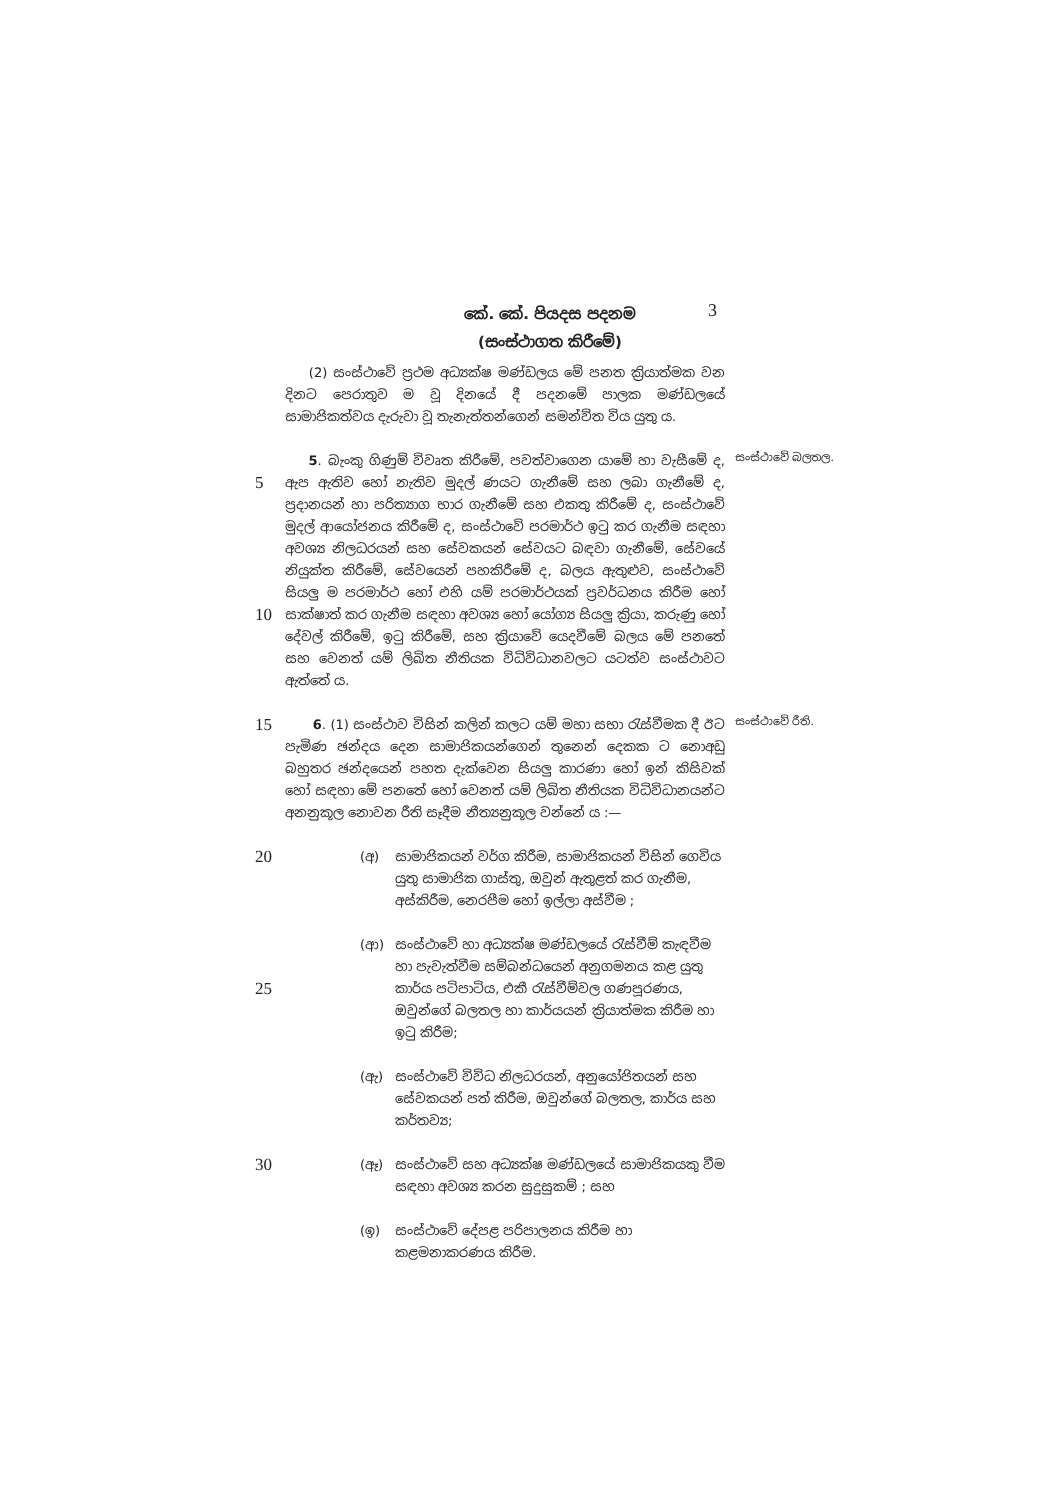කේ. කේ. පියදස පදනම
(සංස්ථාගත කිරීමේ)
3
(2) සංස්ථාවේ ප්‍රථම අධ්‍යක්ෂ මණ්ඩලය මේ පනත ක්‍රියාත්මක වන දිනට පෙරාතුව ම වූ දිනයේ දී පදනමේ පාලක මණ්ඩලයේ සාමාජිකත්වය දැරුවා වූ තැනැත්තන්ගෙන් සමන්විත විය යුතු ය.
5
10
5. බැංකු ගිණුම් විවෘත කිරීමේ, පවත්වාගෙන යාමේ හා වැසීමේ ද, ඇප ඇතිව හෝ නැතිව මුදල් ණයට ගැනීමේ සහ ලබා ගැනීමේ ද, ප්‍රදානයන් හා පරිත්‍යාග භාර ගැනීමේ සහ එකතු කිරීමේ ද, සංස්ථාවේ මුදල් ආයෝජනය කිරීමේ ද, සංස්ථාවේ පරමාර්ථ ඉටු කර ගැනීම සඳහා අවශ්‍ය නිලධරයන් සහ සේවකයන් සේවයට බඳවා ගැනීමේ, සේවයේ නියුක්ත කිරීමේ, සේවයෙන් පහකිරීමේ ද, බලය ඇතුළුව, සංස්ථාවේ සියලු ම පරමාර්ථ හෝ එහි යම් පරමාර්ථයක් ප්‍රවර්ධනය කිරීම හෝ සාක්ෂාත් කර ගැනීම සඳහා අවශ්‍ය හෝ යෝග්‍ය සියලු ක්‍රියා, කරුණු හෝ දේවල් කිරීමේ, ඉටු කිරීමේ, සහ ක්‍රියාවේ යෙදවීමේ බලය මේ පනතේ සහ වෙනත් යම් ලිඛිත නීතියක විධිවිධානවලට යටත්ව සංස්ථාවට ඇත්තේ ය.
සංස්ථාවේ බලතල.
15
6. (1) සංස්ථාව විසින් කලින් කලට යම් මහා සභා රැස්වීමක දී ඊට පැමිණ ඡන්දය දෙන සාමාජිකයන්ගෙන් තුනෙන් දෙකක ට නොඅඩු බහුතර ඡන්දයෙන් පහත දැක්වෙන සියලු කාරණා හෝ ඉන් කිසිවක් හෝ සඳහා මේ පනතේ හෝ වෙනත් යම් ලිඛිත නීතියක විධිවිධානයන්ට අනනුකූල නොවන රීති සෑදීම නීත්‍යනුකූල වන්නේ ය :—
සංස්ථාවේ රීති.
20
(අ) සාමාජිකයන් වර්ග කිරීම, සාමාජිකයන් විසින් ගෙවිය යුතු සාමාජික ගාස්තු, ඔවුන් ඇතුළත් කර ගැනීම, අස්කිරීම, නෙරපීම හෝ ඉල්ලා අස්වීම ;
25
(ආ) සංස්ථාවේ හා අධ්‍යක්ෂ මණ්ඩලයේ රැස්වීම් කැඳවීම හා පැවැත්වීම සම්බන්ධයෙන් අනුගමනය කළ යුතු කාර්ය පටිපාටිය, එකී රැස්වීම්වල ගණපූරණය, ඔවුන්ගේ බලතල හා කාර්යයන් ක්‍රියාත්මක කිරීම හා ඉටු කිරීම;
(ඇ) සංස්ථාවේ විවිධ නිලධරයන්, අනුයෝජිතයන් සහ සේවකයන් පත් කිරීම, ඔවුන්ගේ බලතල, කාර්ය සහ කර්තව්‍ය;
30
(ඈ) සංස්ථාවේ සහ අධ්‍යක්ෂ මණ්ඩලයේ සාමාජිකයකු වීම සඳහා අවශ්‍ය කරන සුදුසුකම් ; සහ
(ඉ) සංස්ථාවේ දේපළ පරිපාලනය කිරීම හා කළමනාකරණය කිරීම.